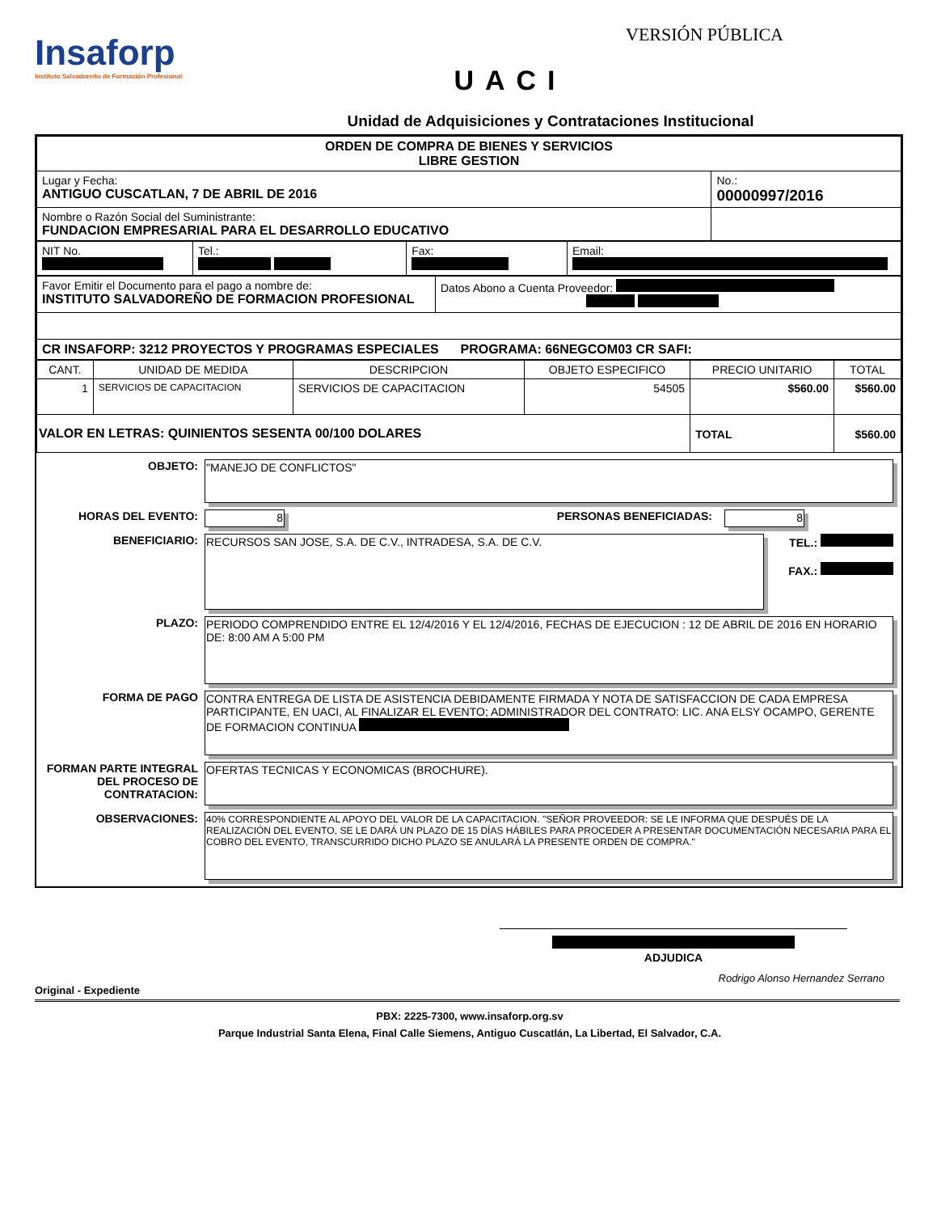Insaforp
Instituto Salvadoreño de Formación Profesional
VERSIÓN PÚBLICA
UACI
Unidad de Adquisiciones y Contrataciones Institucional
| ORDEN DE COMPRA DE BIENES Y SERVICIOS LIBRE GESTION | |
| Lugar y Fecha: ANTIGUO CUSCATLAN, 7 DE ABRIL DE 2016 | No.: 00000997/2016 |
| Nombre o Razón Social del Suministrante: FUNDACION EMPRESARIAL PARA EL DESARROLLO EDUCATIVO | |
| NIT No. | Tel.: | Fax: | Email: |
| Favor Emitir el Documento para el pago a nombre de: INSTITUTO SALVADOREÑO DE FORMACION PROFESIONAL | Datos Abono a Cuenta Proveedor: |
| CR INSAFORP: 3212 PROYECTOS Y PROGRAMAS ESPECIALES PROGRAMA: 66NEGCOM03 CR SAFI: | |
| CANT. | UNIDAD DE MEDIDA | DESCRIPCION | OBJETO ESPECIFICO | PRECIO UNITARIO | TOTAL |
| --- | --- | --- | --- | --- | --- |
| 1 | SERVICIOS DE CAPACITACION | SERVICIOS DE CAPACITACION | 54505 | $560.00 | $560.00 |
| VALOR EN LETRAS: QUINIENTOS SESENTA 00/100 DOLARES | | | | TOTAL | $560.00 |
OBJETO: "MANEJO DE CONFLICTOS"
HORAS DEL EVENTO: 8 PERSONAS BENEFICIADAS: 8
BENEFICIARIO: RECURSOS SAN JOSE, S.A. DE C.V., INTRADESA, S.A. DE C.V.
TEL.:
FAX.:
PLAZO: PERIODO COMPRENDIDO ENTRE EL 12/4/2016 Y EL 12/4/2016, FECHAS DE EJECUCION : 12 DE ABRIL DE 2016 EN HORARIO DE: 8:00 AM A 5:00 PM
FORMA DE PAGO CONTRA ENTREGA DE LISTA DE ASISTENCIA DEBIDAMENTE FIRMADA Y NOTA DE SATISFACCION DE CADA EMPRESA PARTICIPANTE, EN UACI, AL FINALIZAR EL EVENTO; ADMINISTRADOR DEL CONTRATO: LIC. ANA ELSY OCAMPO, GERENTE DE FORMACION CONTINUA
FORMAN PARTE INTEGRAL DEL PROCESO DE CONTRATACION:
OFERTAS TECNICAS Y ECONOMICAS (BROCHURE).
OBSERVACIONES:
40% CORRESPONDIENTE AL APOYO DEL VALOR DE LA CAPACITACION. "SEÑOR PROVEEDOR: SE LE INFORMA QUE DESPUÉS DE LA REALIZACIÓN DEL EVENTO, SE LE DARÁ UN PLAZO DE 15 DÍAS HÁBILES PARA PROCEDER A PRESENTAR DOCUMENTACIÓN NECESARIA PARA EL COBRO DEL EVENTO, TRANSCURRIDO DICHO PLAZO SE ANULARÁ LA PRESENTE ORDEN DE COMPRA."
ADJUDICA
Rodrigo Alonso Hernandez Serrano
Original - Expediente
PBX: 2225-7300, www.insaforp.org.sv
Parque Industrial Santa Elena, Final Calle Siemens, Antiguo Cuscatlán, La Libertad, El Salvador, C.A.